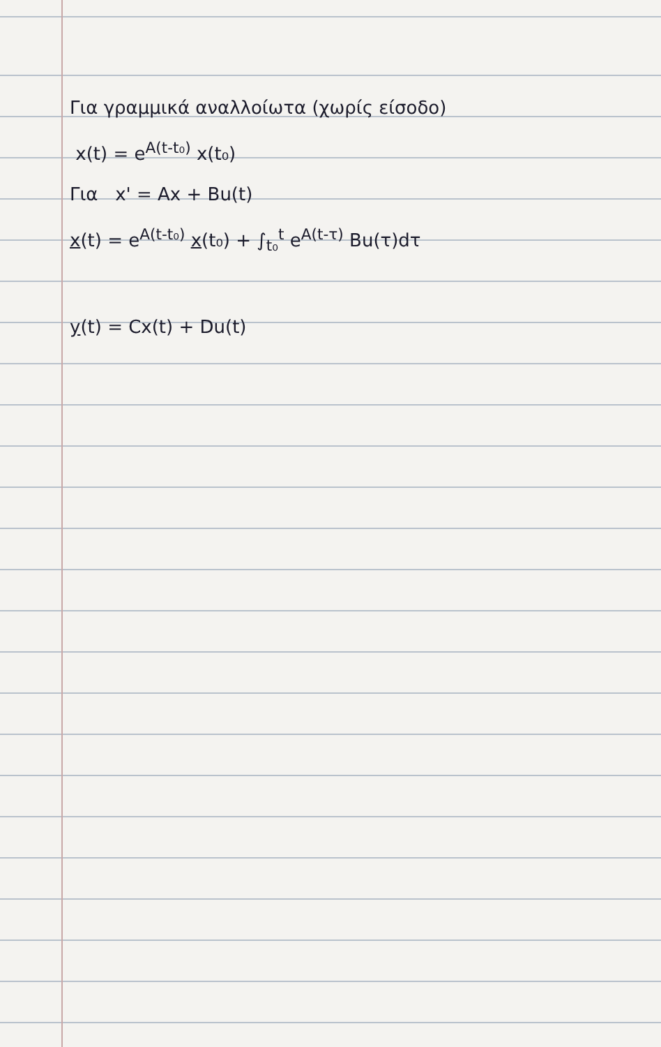Για γραμμικά αναλλοίωτα (χωρίς είσοδο)
x(t) = e<sup>A(t-t₀)</sup> x(t₀)
Για x' = Ax + Bu(t)
x(t) = e<sup>A(t-t₀)</sup> x(t₀) + ∫<sub>t₀</sub><sup>t</sup> e<sup>A(t-τ)</sup> Bu(τ)dτ
y(t) = Cx(t) + Du(t)